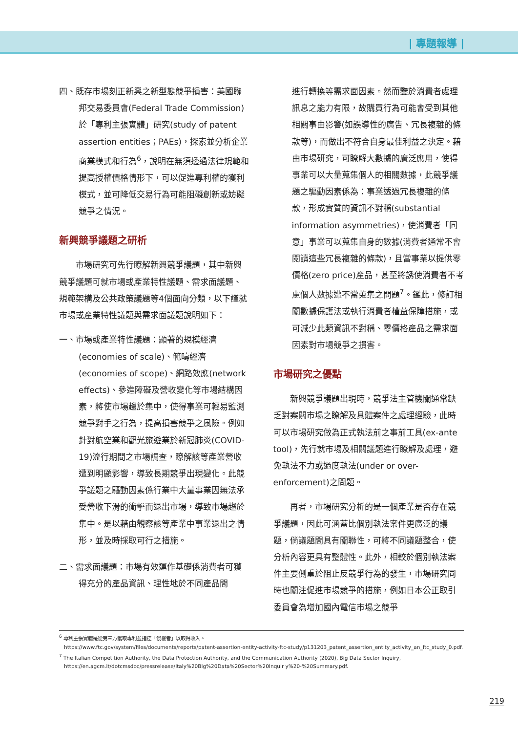| 專題報導 |
四、既存市場刻正新興之新型態競爭損害：美國聯邦交易委員會(Federal Trade Commission)於「專利主張實體」研究(study of patent assertion entities；PAEs)，探索並分析企業商業模式和行為<sup>6</sup>，說明在無須透過法律規範和提高授權價格情形下，可以促進專利權的獲利模式，並可降低交易行為可能阻礙創新或妨礙競爭之情況。
新興競爭議題之研析
市場研究可先行瞭解新興競爭議題，其中新興競爭議題可就市場或產業特性議題、需求面議題、規範架構及公共政策議題等4個面向分類，以下謹就市場或產業特性議題與需求面議題說明如下：
一、市場或產業特性議題：顯著的規模經濟(economies of scale)、範疇經濟(economies of scope)、網路效應(network effects)、參進障礙及營收變化等市場結構因素，將使市場趨於集中，使得事業可輕易監測競爭對手之行為，提高損害競爭之風險。例如針對航空業和觀光旅遊業於新冠肺炎(COVID-19)流行期間之市場調查，瞭解該等產業營收遭到明顯影響，導致長期競爭出現變化。此競爭議題之驅動因素係行業中大量事業因無法承受營收下滑的衝擊而退出市場，導致市場趨於集中。是以藉由觀察該等產業中事業退出之情形，並及時採取可行之措施。
二、需求面議題：市場有效運作基礎係消費者可獲得充分的產品資訊、理性地於不同產品間
進行轉換等需求面因素。然而鑒於消費者處理訊息之能力有限，故購買行為可能會受到其他相關事由影響(如誤導性的廣告、冗長複雜的條款等)，而做出不符合自身最佳利益之決定。藉由市場研究，可瞭解大數據的廣泛應用，使得事業可以大量蒐集個人的相關數據，此競爭議題之驅動因素係為：事業透過冗長複雜的條款，形成實質的資訊不對稱(substantial information asymmetries)，使消費者「同意」事業可以蒐集自身的數據(消費者通常不會閱讀這些冗長複雜的條款)，且當事業以提供零價格(zero price)產品，甚至將誘使消費者不考慮個人數據遭不當蒐集之問題<sup>7</sup>。鑑此，修訂相關數據保護法或執行消費者權益保障措施，或可減少此類資訊不對稱、零價格產品之需求面因素對市場競爭之損害。
市場研究之優點
新興競爭議題出現時，競爭法主管機關通常缺乏對案關市場之瞭解及具體案件之處理經驗，此時可以市場研究做為正式執法前之事前工具(ex-ante tool)，先行就市場及相關議題進行瞭解及處理，避免執法不力或過度執法(under or over-enforcement)之問題。
再者，市場研究分析的是一個產業是否存在競爭議題，因此可涵蓋比個別執法案件更廣泛的議題，倘議題間具有關聯性，可將不同議題整合，使分析內容更具有整體性。此外，相較於個別執法案件主要側重於阻止反競爭行為的發生，市場研究同時也關注促進市場競爭的措施，例如日本公正取引委員會為增加國內電信市場之競爭
<sup>6</sup> 專利主張實體是從第三方獲取專利並指控「侵權者」以取得收入。
https://www.ftc.gov/system/files/documents/reports/patent-assertion-entity-activity-ftc-study/p131203_patent_assertion_entity_activity_an_ftc_study_0.pdf.
<sup>7</sup> The Italian Competition Authority, the Data Protection Authority, and the Communication Authority (2020), Big Data Sector Inquiry, https://en.agcm.it/dotcmsdoc/pressrelease/Italy%20Big%20Data%20Sector%20Inquir y%20-%20Summary.pdf.
219